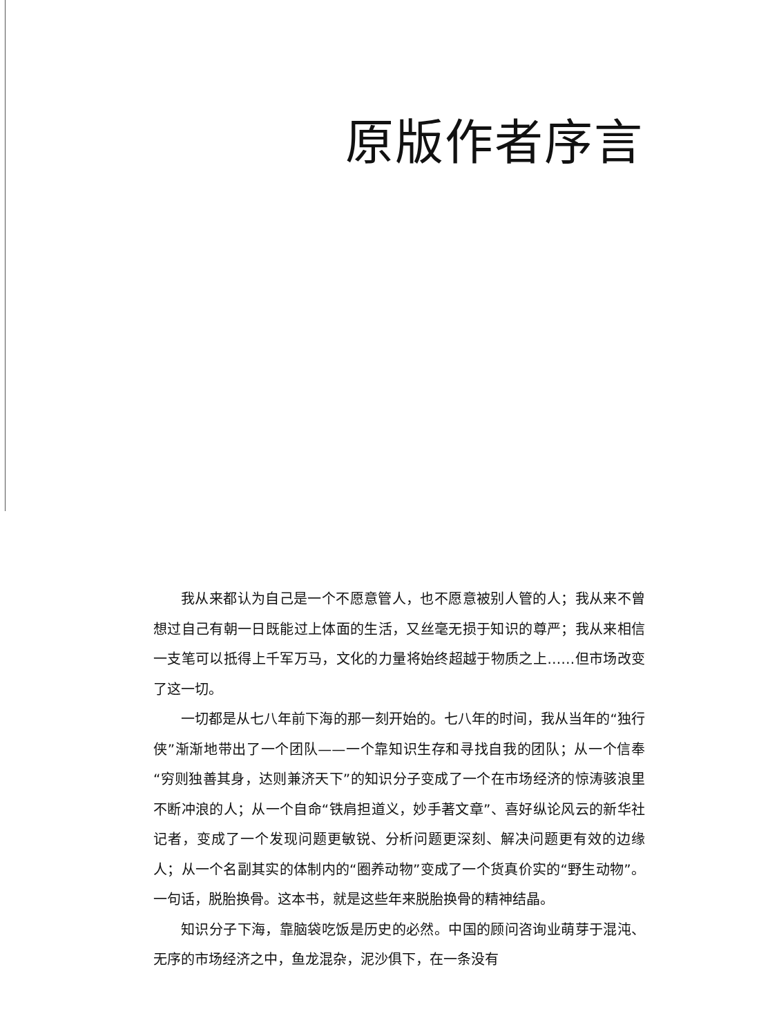原版作者序言
我从来都认为自己是一个不愿意管人，也不愿意被别人管的人；我从来不曾想过自己有朝一日既能过上体面的生活，又丝毫无损于知识的尊严；我从来相信一支笔可以抵得上千军万马，文化的力量将始终超越于物质之上……但市场改变了这一切。
一切都是从七八年前下海的那一刻开始的。七八年的时间，我从当年的“独行侠”渐渐地带出了一个团队——一个靠知识生存和寻找自我的团队；从一个信奉“穷则独善其身，达则兼济天下”的知识分子变成了一个在市场经济的惊涛骇浪里不断冲浪的人；从一个自命“铁肩担道义，妙手著文章”、喜好纵论风云的新华社记者，变成了一个发现问题更敏锐、分析问题更深刻、解决问题更有效的边缘人；从一个名副其实的体制内的“圈养动物”变成了一个货真价实的“野生动物”。一句话，脱胎换骨。这本书，就是这些年来脱胎换骨的精神结晶。
知识分子下海，靠脑袋吃饭是历史的必然。中国的顾问咨询业萌芽于混沌、无序的市场经济之中，鱼龙混杂，泥沙俱下，在一条没有